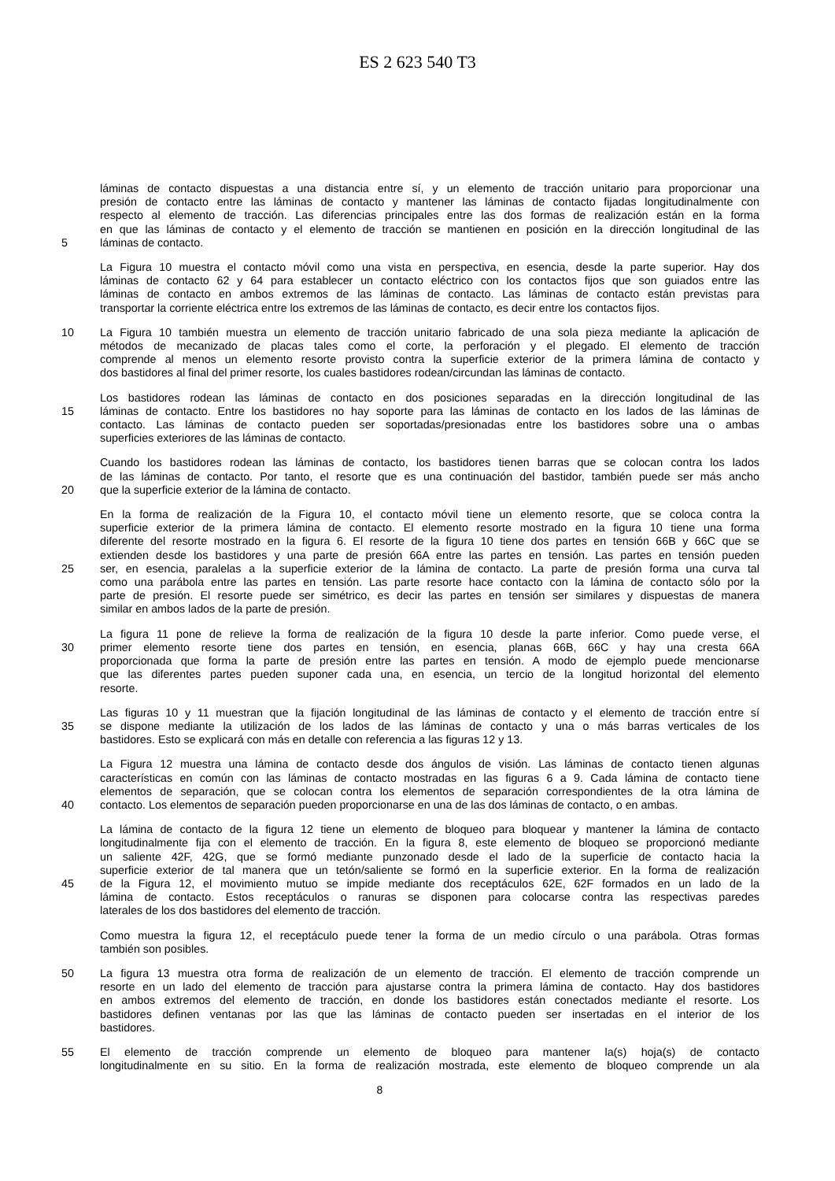ES 2 623 540 T3
láminas de contacto dispuestas a una distancia entre sí, y un elemento de tracción unitario para proporcionar una
presión de contacto entre las láminas de contacto y mantener las láminas de contacto fijadas longitudinalmente con
respecto al elemento de tracción. Las diferencias principales entre las dos formas de realización están en la forma
en que las láminas de contacto y el elemento de tracción se mantienen en posición en la dirección longitudinal de las
5 láminas de contacto.
La Figura 10 muestra el contacto móvil como una vista en perspectiva, en esencia, desde la parte superior. Hay dos
láminas de contacto 62 y 64 para establecer un contacto eléctrico con los contactos fijos que son guiados entre las
láminas de contacto en ambos extremos de las láminas de contacto. Las láminas de contacto están previstas para
transportar la corriente eléctrica entre los extremos de las láminas de contacto, es decir entre los contactos fijos.
10 La Figura 10 también muestra un elemento de tracción unitario fabricado de una sola pieza mediante la aplicación de
métodos de mecanizado de placas tales como el corte, la perforación y el plegado. El elemento de tracción
comprende al menos un elemento resorte provisto contra la superficie exterior de la primera lámina de contacto y
dos bastidores al final del primer resorte, los cuales bastidores rodean/circundan las láminas de contacto.
Los bastidores rodean las láminas de contacto en dos posiciones separadas en la dirección longitudinal de las
15 láminas de contacto. Entre los bastidores no hay soporte para las láminas de contacto en los lados de las láminas de
contacto. Las láminas de contacto pueden ser soportadas/presionadas entre los bastidores sobre una o ambas
superficies exteriores de las láminas de contacto.
Cuando los bastidores rodean las láminas de contacto, los bastidores tienen barras que se colocan contra los lados
de las láminas de contacto. Por tanto, el resorte que es una continuación del bastidor, también puede ser más ancho
20 que la superficie exterior de la lámina de contacto.
En la forma de realización de la Figura 10, el contacto móvil tiene un elemento resorte, que se coloca contra la
superficie exterior de la primera lámina de contacto. El elemento resorte mostrado en la figura 10 tiene una forma
diferente del resorte mostrado en la figura 6. El resorte de la figura 10 tiene dos partes en tensión 66B y 66C que se
extienden desde los bastidores y una parte de presión 66A entre las partes en tensión. Las partes en tensión pueden
25 ser, en esencia, paralelas a la superficie exterior de la lámina de contacto. La parte de presión forma una curva tal
como una parábola entre las partes en tensión. Las parte resorte hace contacto con la lámina de contacto sólo por la
parte de presión. El resorte puede ser simétrico, es decir las partes en tensión ser similares y dispuestas de manera
similar en ambos lados de la parte de presión.
La figura 11 pone de relieve la forma de realización de la figura 10 desde la parte inferior. Como puede verse, el
30 primer elemento resorte tiene dos partes en tensión, en esencia, planas 66B, 66C y hay una cresta 66A
proporcionada que forma la parte de presión entre las partes en tensión. A modo de ejemplo puede mencionarse
que las diferentes partes pueden suponer cada una, en esencia, un tercio de la longitud horizontal del elemento
resorte.
Las figuras 10 y 11 muestran que la fijación longitudinal de las láminas de contacto y el elemento de tracción entre sí
35 se dispone mediante la utilización de los lados de las láminas de contacto y una o más barras verticales de los
bastidores. Esto se explicará con más en detalle con referencia a las figuras 12 y 13.
La Figura 12 muestra una lámina de contacto desde dos ángulos de visión. Las láminas de contacto tienen algunas
características en común con las láminas de contacto mostradas en las figuras 6 a 9. Cada lámina de contacto tiene
elementos de separación, que se colocan contra los elementos de separación correspondientes de la otra lámina de
40 contacto. Los elementos de separación pueden proporcionarse en una de las dos láminas de contacto, o en ambas.
La lámina de contacto de la figura 12 tiene un elemento de bloqueo para bloquear y mantener la lámina de contacto
longitudinalmente fija con el elemento de tracción. En la figura 8, este elemento de bloqueo se proporcionó mediante
un saliente 42F, 42G, que se formó mediante punzonado desde el lado de la superficie de contacto hacia la
superficie exterior de tal manera que un tetón/saliente se formó en la superficie exterior. En la forma de realización
45 de la Figura 12, el movimiento mutuo se impide mediante dos receptáculos 62E, 62F formados en un lado de la
lámina de contacto. Estos receptáculos o ranuras se disponen para colocarse contra las respectivas paredes
laterales de los dos bastidores del elemento de tracción.
Como muestra la figura 12, el receptáculo puede tener la forma de un medio círculo o una parábola. Otras formas
también son posibles.
50 La figura 13 muestra otra forma de realización de un elemento de tracción. El elemento de tracción comprende un
resorte en un lado del elemento de tracción para ajustarse contra la primera lámina de contacto. Hay dos bastidores
en ambos extremos del elemento de tracción, en donde los bastidores están conectados mediante el resorte. Los
bastidores definen ventanas por las que las láminas de contacto pueden ser insertadas en el interior de los
bastidores.
55 El elemento de tracción comprende un elemento de bloqueo para mantener la(s) hoja(s) de contacto
longitudinalmente en su sitio. En la forma de realización mostrada, este elemento de bloqueo comprende un ala
8